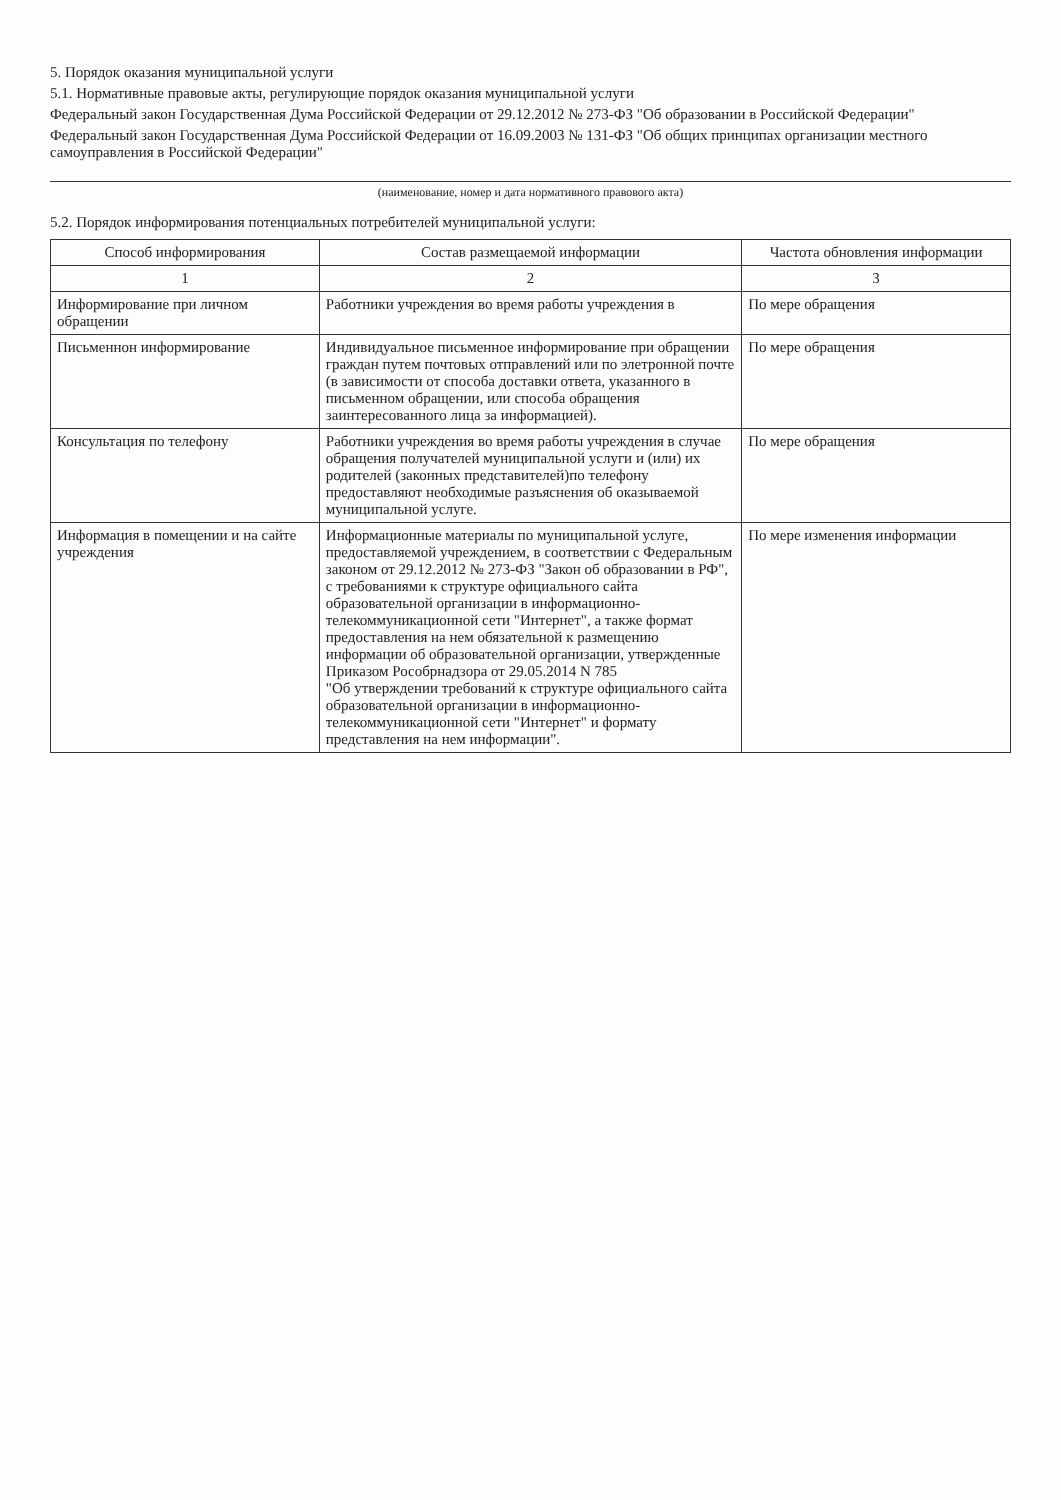5. Порядок оказания муниципальной услуги
5.1. Нормативные правовые акты, регулирующие порядок оказания муниципальной услуги
Федеральный закон Государственная Дума Российской Федерации от 29.12.2012 № 273-ФЗ "Об образовании в Российской Федерации"
Федеральный закон Государственная Дума Российской Федерации от 16.09.2003 № 131-ФЗ "Об общих принципах организации местного самоуправления в Российской Федерации"
(наименование, номер и дата нормативного правового акта)
5.2. Порядок информирования потенциальных потребителей муниципальной услуги:
| Способ информирования | Состав размещаемой информации | Частота обновления информации |
| --- | --- | --- |
| 1 | 2 | 3 |
| Информирование при личном обращении | Работники учреждения во время работы учреждения в | По мере обращения |
| Письменнон информирование | Индивидуальное письменное информирование при обращении граждан путем почтовых отправлений или по элетронной почте (в зависимости от способа доставки ответа, указанного в письменном обращении, или способа обращения заинтересованного лица за информацией). | По мере обращения |
| Консультация по телефону | Работники учреждения во время работы учреждения в случае обращения получателей муниципальной услуги и (или) их родителей (законных представителей)по телефону предоставляют необходимые разъяснения об оказываемой муниципальной услуге. | По мере обращения |
| Информация в помещении и на сайте учреждения | Информационные материалы по муниципальной услуге, предоставляемой учреждением, в соответствии с Федеральным законом от 29.12.2012 № 273-ФЗ "Закон об образовании в РФ", с требованиями к структуре официального сайта образовательной организации в информационно-телекоммуникационной сети "Интернет", а также формат предоставления на нем обязательной к размещению информации об образовательной организации, утвержденные Приказом Рособрнадзора от 29.05.2014 N 785 "Об утверждении требований к структуре официального сайта образовательной организации в информационно-телекоммуникационной сети "Интернет" и формату представления на нем информации". | По мере изменения информации |